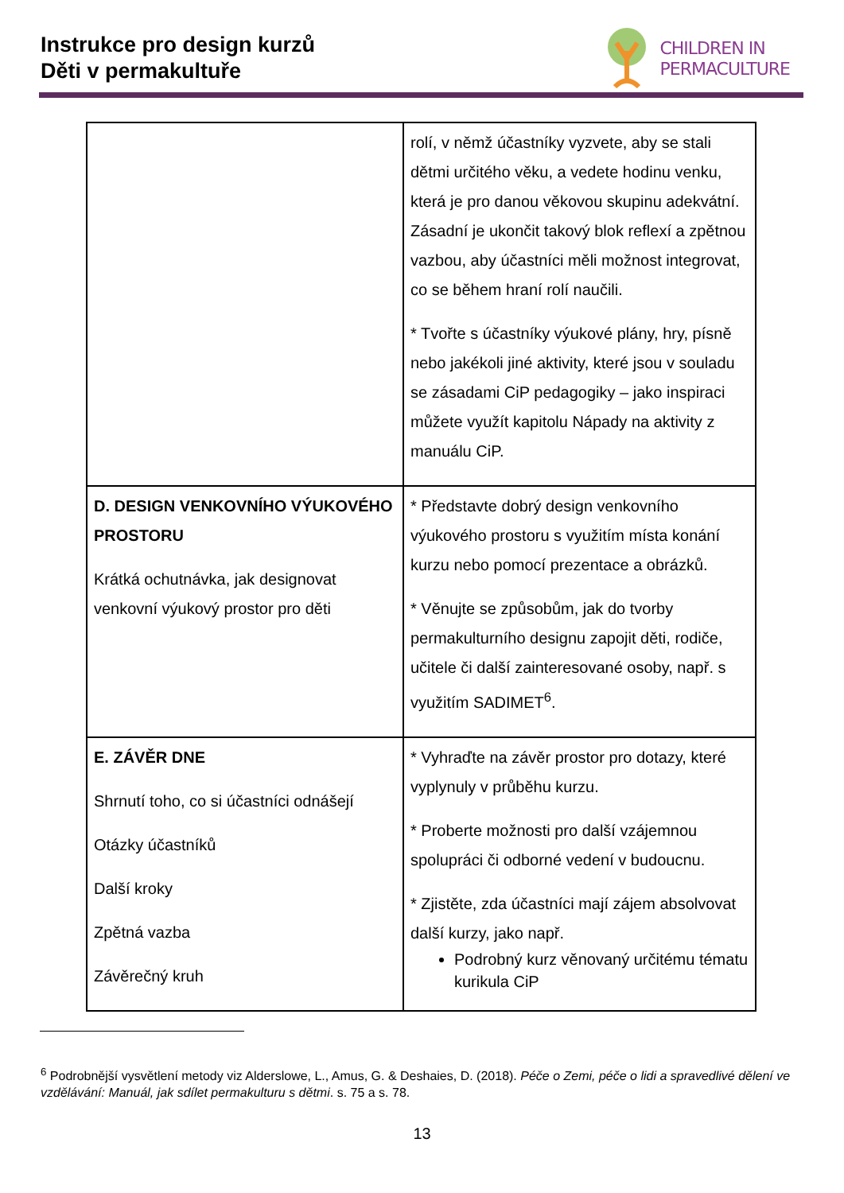Instrukce pro design kurzů
Děti v permakultuře
CHILDREN IN
PERMACULTURE
| | rolí, v němž účastníky vyzvete, aby se stali dětmi určitého věku, a vedete hodinu venku, která je pro danou věkovou skupinu adekvátní. Zásadní je ukončit takový blok reflexí a zpětnou vazbou, aby účastníci měli možnost integrovat, co se během hraní rolí naučili. * Tvořte s účastníky výukové plány, hry, písně nebo jakékoli jiné aktivity, které jsou v souladu se zásadami CiP pedagogiky – jako inspiraci můžete využít kapitolu Nápady na aktivity z manuálu CiP. |
| D. DESIGN VENKOVNÍHO VÝUKOVÉHO PROSTORU Krátká ochutnávka, jak designovat venkovní výukový prostor pro děti | * Představte dobrý design venkovního výukového prostoru s využitím místa konání kurzu nebo pomocí prezentace a obrázků. * Věnujte se způsobům, jak do tvorby permakulturního designu zapojit děti, rodiče, učitele či další zainteresované osoby, např. s využitím SADIMET<sup>6</sup>. |
| E. ZÁVĚR DNE Shrnutí toho, co si účastníci odnášejí Otázky účastníků Další kroky Zpětná vazba Závěrečný kruh | * Vyhraďte na závěr prostor pro dotazy, které vyplynuly v průběhu kurzu. * Proberte možnosti pro další vzájemnou spolupráci či odborné vedení v budoucnu. * Zjistěte, zda účastníci mají zájem absolvovat další kurzy, jako např. Podrobný kurz věnovaný určitému tématu kurikula CiP |
<sup>6</sup> Podrobnější vysvětlení metody viz Alderslowe, L., Amus, G. & Deshaies, D. (2018). Péče o Zemi, péče o lidi a spravedlivé dělení ve vzdělávání: Manuál, jak sdílet permakulturu s dětmi. s. 75 a s. 78.
13